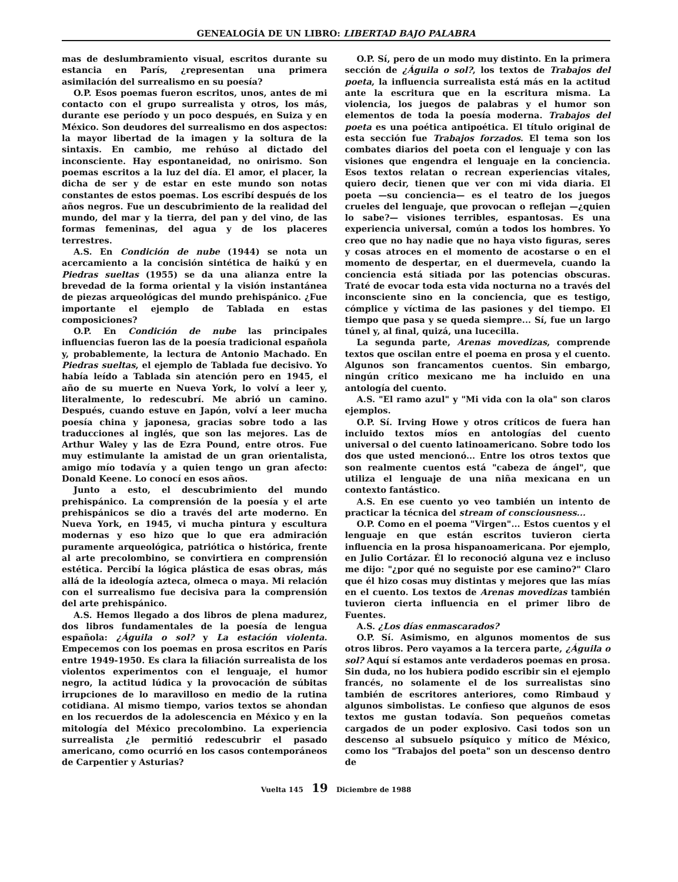GENEALOGÍA DE UN LIBRO: LIBERTAD BAJO PALABRA
mas de deslumbramiento visual, escritos durante su estancia en París, ¿representan una primera asimilación del surrealismo en su poesía?
O.P. Esos poemas fueron escritos, unos, antes de mi contacto con el grupo surrealista y otros, los más, durante ese período y un poco después, en Suiza y en México. Son deudores del surrealismo en dos aspectos: la mayor libertad de la imagen y la soltura de la sintaxis. En cambio, me rehúso al dictado del inconsciente. Hay espontaneidad, no onirismo. Son poemas escritos a la luz del día. El amor, el placer, la dicha de ser y de estar en este mundo son notas constantes de estos poemas. Los escribí después de los años negros. Fue un descubrimiento de la realidad del mundo, del mar y la tierra, del pan y del vino, de las formas femeninas, del agua y de los placeres terrestres.
A.S. En Condición de nube (1944) se nota un acercamiento a la concisión sintética de haikú y en Piedras sueltas (1955) se da una alianza entre la brevedad de la forma oriental y la visión instantánea de piezas arqueológicas del mundo prehispánico. ¿Fue importante el ejemplo de Tablada en estas composiciones?
O.P. En Condición de nube las principales influencias fueron las de la poesía tradicional española y, probablemente, la lectura de Antonio Machado. En Piedras sueltas, el ejemplo de Tablada fue decisivo. Yo había leído a Tablada sin atención pero en 1945, el año de su muerte en Nueva York, lo volví a leer y, literalmente, lo redescubrí. Me abrió un camino. Después, cuando estuve en Japón, volví a leer mucha poesía china y japonesa, gracias sobre todo a las traducciones al inglés, que son las mejores. Las de Arthur Waley y las de Ezra Pound, entre otros. Fue muy estimulante la amistad de un gran orientalista, amigo mío todavía y a quien tengo un gran afecto: Donald Keene. Lo conocí en esos años.
Junto a esto, el descubrimiento del mundo prehispánico. La comprensión de la poesía y el arte prehispánicos se dio a través del arte moderno. En Nueva York, en 1945, vi mucha pintura y escultura modernas y eso hizo que lo que era admiración puramente arqueológica, patriótica o histórica, frente al arte precolombino, se convirtiera en comprensión estética. Percibí la lógica plástica de esas obras, más allá de la ideología azteca, olmeca o maya. Mi relación con el surrealismo fue decisiva para la comprensión del arte prehispánico.
A.S. Hemos llegado a dos libros de plena madurez, dos libros fundamentales de la poesía de lengua española: ¿Águila o sol? y La estación violenta. Empecemos con los poemas en prosa escritos en París entre 1949-1950. Es clara la filiación surrealista de los violentos experimentos con el lenguaje, el humor negro, la actitud lúdica y la provocación de súbitas irrupciones de lo maravilloso en medio de la rutina cotidiana. Al mismo tiempo, varios textos se ahondan en los recuerdos de la adolescencia en México y en la mitología del México precolombino. La experiencia surrealista ¿le permitió redescubrir el pasado americano, como ocurrió en los casos contemporáneos de Carpentier y Asturias?
O.P. Sí, pero de un modo muy distinto. En la primera sección de ¿Águila o sol?, los textos de Trabajos del poeta, la influencia surrealista está más en la actitud ante la escritura que en la escritura misma. La violencia, los juegos de palabras y el humor son elementos de toda la poesía moderna. Trabajos del poeta es una poética antipoética. El título original de esta sección fue Trabajos forzados. El tema son los combates diarios del poeta con el lenguaje y con las visiones que engendra el lenguaje en la conciencia. Esos textos relatan o recrean experiencias vitales, quiero decir, tienen que ver con mi vida diaria. El poeta —su conciencia— es el teatro de los juegos crueles del lenguaje, que provocan o reflejan —¿quien lo sabe?— visiones terribles, espantosas. Es una experiencia universal, común a todos los hombres. Yo creo que no hay nadie que no haya visto figuras, seres y cosas atroces en el momento de acostarse o en el momento de despertar, en el duermevela, cuando la conciencia está sitiada por las potencias obscuras. Traté de evocar toda esta vida nocturna no a través del inconsciente sino en la conciencia, que es testigo, cómplice y víctima de las pasiones y del tiempo. El tiempo que pasa y se queda siempre... Sí, fue un largo túnel y, al final, quizá, una lucecilla.
La segunda parte, Arenas movedizas, comprende textos que oscilan entre el poema en prosa y el cuento. Algunos son francamentos cuentos. Sin embargo, ningún crítico mexicano me ha incluido en una antología del cuento.
A.S. "El ramo azul" y "Mi vida con la ola" son claros ejemplos.
O.P. Sí. Irving Howe y otros críticos de fuera han incluido textos míos en antologías del cuento universal o del cuento latinoamericano. Sobre todo los dos que usted mencionó... Entre los otros textos que son realmente cuentos está "cabeza de ángel", que utiliza el lenguaje de una niña mexicana en un contexto fantástico.
A.S. En ese cuento yo veo también un intento de practicar la técnica del stream of consciousness...
O.P. Como en el poema "Virgen"... Estos cuentos y el lenguaje en que están escritos tuvieron cierta influencia en la prosa hispanoamericana. Por ejemplo, en Julio Cortázar. Él lo reconoció alguna vez e incluso me dijo: "¿por qué no seguiste por ese camino?" Claro que él hizo cosas muy distintas y mejores que las mías en el cuento. Los textos de Arenas movedizas también tuvieron cierta influencia en el primer libro de Fuentes.
A.S. ¿Los días enmascarados?
O.P. Sí. Asimismo, en algunos momentos de sus otros libros. Pero vayamos a la tercera parte, ¿Águila o sol? Aquí sí estamos ante verdaderos poemas en prosa. Sin duda, no los hubiera podido escribir sin el ejemplo francés, no solamente el de los surrealistas sino también de escritores anteriores, como Rimbaud y algunos simbolistas. Le confieso que algunos de esos textos me gustan todavía. Son pequeños cometas cargados de un poder explosivo. Casi todos son un descenso al subsuelo psíquico y mítico de México, como los "Trabajos del poeta" son un descenso dentro de
Vuelta 145 19 Diciembre de 1988